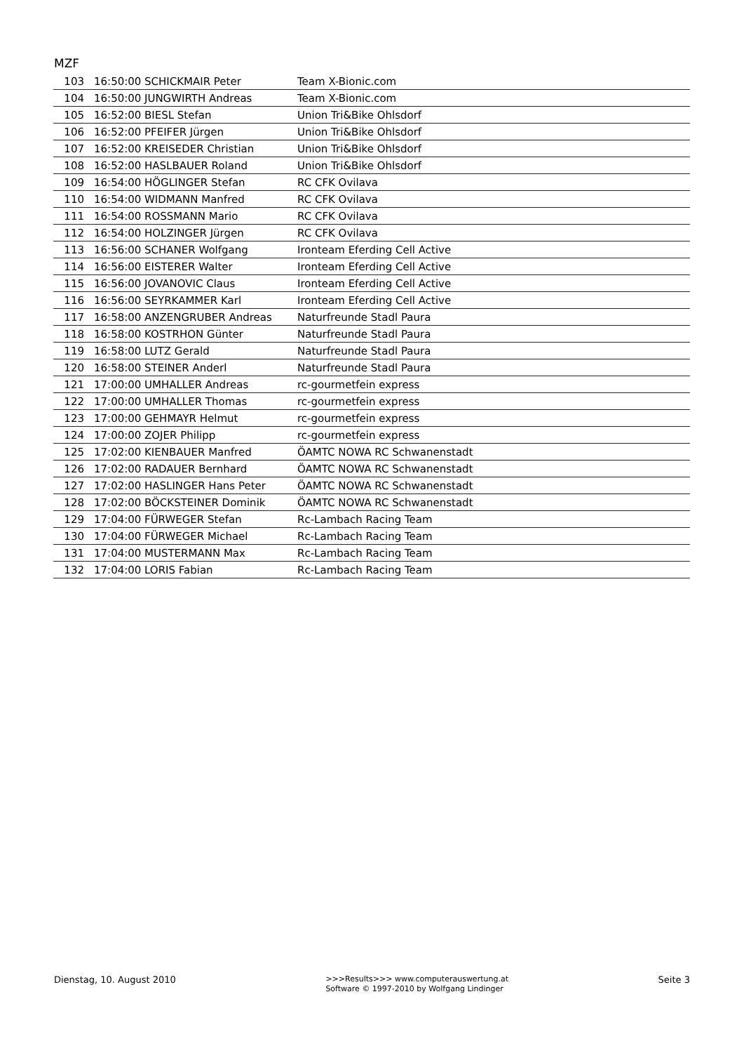MZF
| 103 | 16:50:00 | SCHICKMAIR Peter | Team X-Bionic.com |
| 104 | 16:50:00 | JUNGWIRTH Andreas | Team X-Bionic.com |
| 105 | 16:52:00 | BIESL Stefan | Union Tri&Bike Ohlsdorf |
| 106 | 16:52:00 | PFEIFER Jürgen | Union Tri&Bike Ohlsdorf |
| 107 | 16:52:00 | KREISEDER Christian | Union Tri&Bike Ohlsdorf |
| 108 | 16:52:00 | HASLBAUER Roland | Union Tri&Bike Ohlsdorf |
| 109 | 16:54:00 | HÖGLINGER Stefan | RC CFK Ovilava |
| 110 | 16:54:00 | WIDMANN Manfred | RC CFK Ovilava |
| 111 | 16:54:00 | ROSSMANN Mario | RC CFK Ovilava |
| 112 | 16:54:00 | HOLZINGER Jürgen | RC CFK Ovilava |
| 113 | 16:56:00 | SCHANER Wolfgang | Ironteam Eferding Cell Active |
| 114 | 16:56:00 | EISTERER Walter | Ironteam Eferding Cell Active |
| 115 | 16:56:00 | JOVANOVIC Claus | Ironteam Eferding Cell Active |
| 116 | 16:56:00 | SEYRKAMMER Karl | Ironteam Eferding Cell Active |
| 117 | 16:58:00 | ANZENGRUBER Andreas | Naturfreunde Stadl Paura |
| 118 | 16:58:00 | KOSTRHON Günter | Naturfreunde Stadl Paura |
| 119 | 16:58:00 | LUTZ Gerald | Naturfreunde Stadl Paura |
| 120 | 16:58:00 | STEINER Anderl | Naturfreunde Stadl Paura |
| 121 | 17:00:00 | UMHALLER Andreas | rc-gourmetfein express |
| 122 | 17:00:00 | UMHALLER Thomas | rc-gourmetfein express |
| 123 | 17:00:00 | GEHMAYR Helmut | rc-gourmetfein express |
| 124 | 17:00:00 | ZOJER Philipp | rc-gourmetfein express |
| 125 | 17:02:00 | KIENBAUER Manfred | ÖAMTC NOWA RC Schwanenstadt |
| 126 | 17:02:00 | RADAUER Bernhard | ÖAMTC NOWA RC Schwanenstadt |
| 127 | 17:02:00 | HASLINGER Hans Peter | ÖAMTC NOWA RC Schwanenstadt |
| 128 | 17:02:00 | BÖCKSTEINER Dominik | ÖAMTC NOWA RC Schwanenstadt |
| 129 | 17:04:00 | FÜRWEGER Stefan | Rc-Lambach Racing Team |
| 130 | 17:04:00 | FÜRWEGER Michael | Rc-Lambach Racing Team |
| 131 | 17:04:00 | MUSTERMANN Max | Rc-Lambach Racing Team |
| 132 | 17:04:00 | LORIS Fabian | Rc-Lambach Racing Team |
Dienstag, 10. August 2010
>>>Results>>> www.computerauswertung.at
Software © 1997-2010 by Wolfgang Lindinger
Seite 3